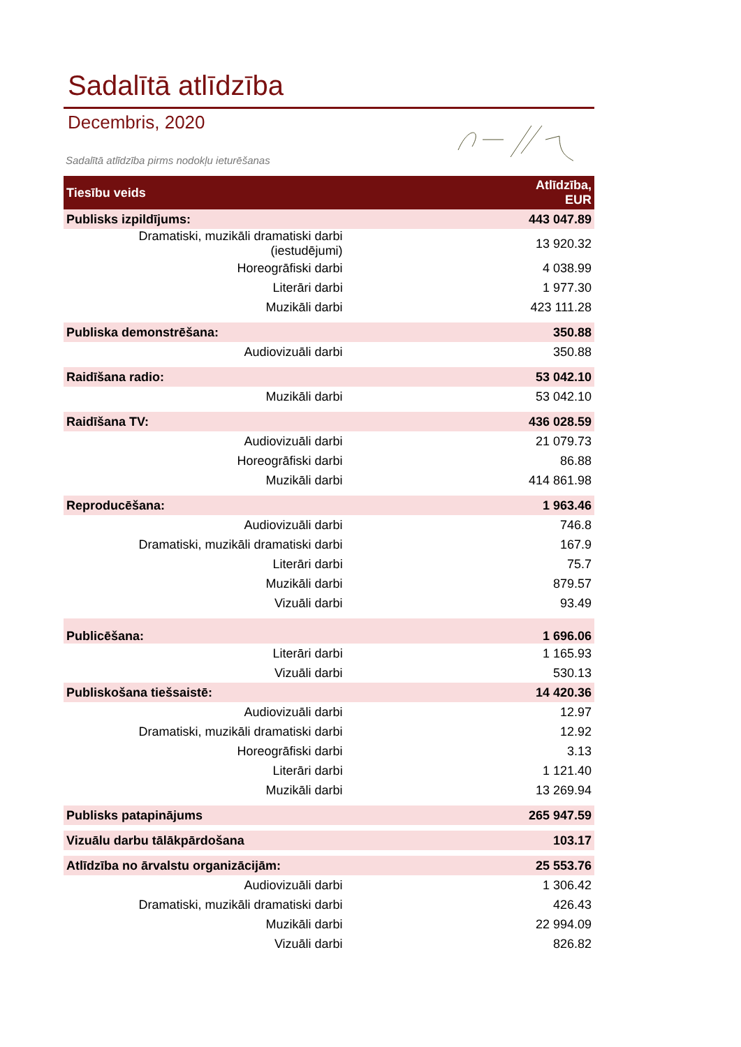Sadalītā atlīdzība
Decembris, 2020
Sadalītā atlīdzība pirms nodokļu ieturēšanas
| Tiesību veids | Atlīdzība, EUR |
| --- | --- |
| Publisks izpildījums: | 443 047.89 |
| Dramatiski, muzikāli dramatiski darbi (iestudējumi) | 13 920.32 |
| Horeogrāfiski darbi | 4 038.99 |
| Literāri darbi | 1 977.30 |
| Muzikāli darbi | 423 111.28 |
| Publiska demonstrēšana: | 350.88 |
| Audiovizuāli darbi | 350.88 |
| Raidīšana radio: | 53 042.10 |
| Muzikāli darbi | 53 042.10 |
| Raidīšana TV: | 436 028.59 |
| Audiovizuāli darbi | 21 079.73 |
| Horeogrāfiski darbi | 86.88 |
| Muzikāli darbi | 414 861.98 |
| Reproducēšana: | 1 963.46 |
| Audiovizuāli darbi | 746.8 |
| Dramatiski, muzikāli dramatiski darbi | 167.9 |
| Literāri darbi | 75.7 |
| Muzikāli darbi | 879.57 |
| Vizuāli darbi | 93.49 |
| Publicēšana: | 1 696.06 |
| Literāri darbi | 1 165.93 |
| Vizuāli darbi | 530.13 |
| Publiskošana tiešsaistē: | 14 420.36 |
| Audiovizuāli darbi | 12.97 |
| Dramatiski, muzikāli dramatiski darbi | 12.92 |
| Horeogrāfiski darbi | 3.13 |
| Literāri darbi | 1 121.40 |
| Muzikāli darbi | 13 269.94 |
| Publisks patapinājums | 265 947.59 |
| Vizuālu darbu tālākpārdošana | 103.17 |
| Atlīdzība no ārvalstu organizācijām: | 25 553.76 |
| Audiovizuāli darbi | 1 306.42 |
| Dramatiski, muzikāli dramatiski darbi | 426.43 |
| Muzikāli darbi | 22 994.09 |
| Vizuāli darbi | 826.82 |